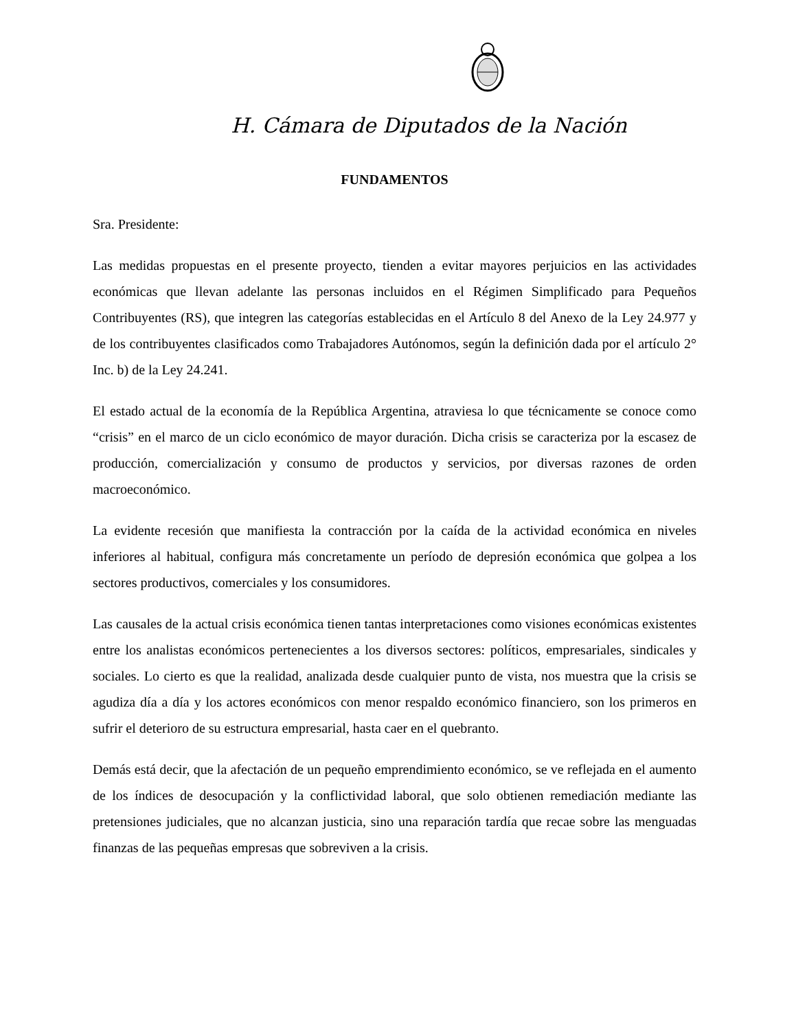H. Cámara de Diputados de la Nación
FUNDAMENTOS
Sra. Presidente:
Las medidas propuestas en el presente proyecto, tienden a evitar mayores perjuicios en las actividades económicas que llevan adelante las personas incluidos en el Régimen Simplificado para Pequeños Contribuyentes (RS), que integren las categorías establecidas en el Artículo 8 del Anexo de la Ley 24.977 y de los contribuyentes clasificados como Trabajadores Autónomos, según la definición dada por el artículo 2° Inc. b) de la Ley 24.241.
El estado actual de la economía de la República Argentina, atraviesa lo que técnicamente se conoce como “crisis” en el marco de un ciclo económico de mayor duración. Dicha crisis se caracteriza por la escasez de producción, comercialización y consumo de productos y servicios, por diversas razones de orden macroeconómico.
La evidente recesión que manifiesta la contracción por la caída de la actividad económica en niveles inferiores al habitual, configura más concretamente un período de depresión económica que golpea a los sectores productivos, comerciales y los consumidores.
Las causales de la actual crisis económica tienen tantas interpretaciones como visiones económicas existentes entre los analistas económicos pertenecientes a los diversos sectores: políticos, empresariales, sindicales y sociales. Lo cierto es que la realidad, analizada desde cualquier punto de vista, nos muestra que la crisis se agudiza día a día y los actores económicos con menor respaldo económico financiero, son los primeros en sufrir el deterioro de su estructura empresarial, hasta caer en el quebranto.
Demás está decir, que la afectación de un pequeño emprendimiento económico, se ve reflejada en el aumento de los índices de desocupación y la conflictividad laboral, que solo obtienen remediación mediante las pretensiones judiciales, que no alcanzan justicia, sino una reparación tardía que recae sobre las menguadas finanzas de las pequeñas empresas que sobreviven a la crisis.